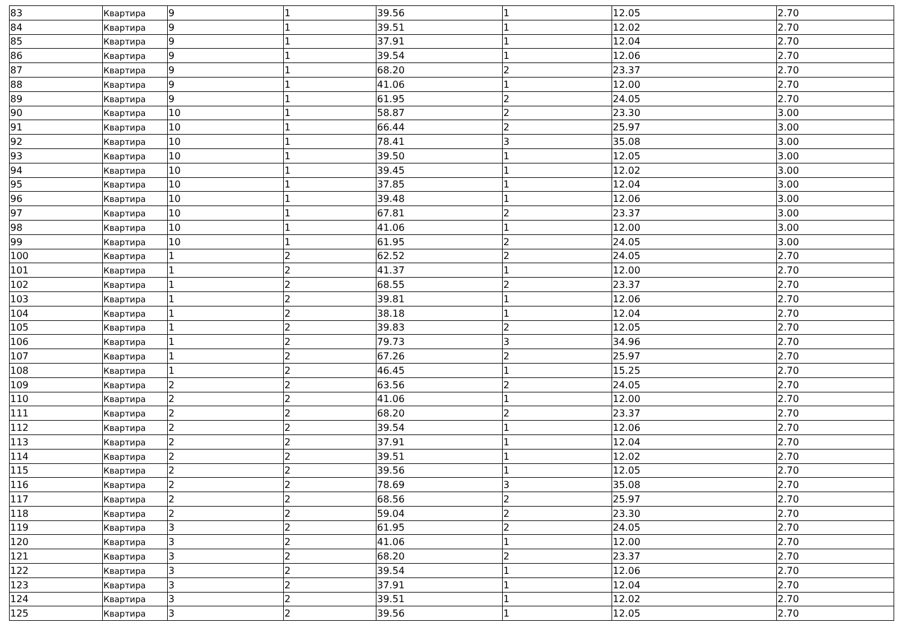| 83 | Квартира | 9 | 1 | 39.56 | 1 | 12.05 | 2.70 |
| 84 | Квартира | 9 | 1 | 39.51 | 1 | 12.02 | 2.70 |
| 85 | Квартира | 9 | 1 | 37.91 | 1 | 12.04 | 2.70 |
| 86 | Квартира | 9 | 1 | 39.54 | 1 | 12.06 | 2.70 |
| 87 | Квартира | 9 | 1 | 68.20 | 2 | 23.37 | 2.70 |
| 88 | Квартира | 9 | 1 | 41.06 | 1 | 12.00 | 2.70 |
| 89 | Квартира | 9 | 1 | 61.95 | 2 | 24.05 | 2.70 |
| 90 | Квартира | 10 | 1 | 58.87 | 2 | 23.30 | 3.00 |
| 91 | Квартира | 10 | 1 | 66.44 | 2 | 25.97 | 3.00 |
| 92 | Квартира | 10 | 1 | 78.41 | 3 | 35.08 | 3.00 |
| 93 | Квартира | 10 | 1 | 39.50 | 1 | 12.05 | 3.00 |
| 94 | Квартира | 10 | 1 | 39.45 | 1 | 12.02 | 3.00 |
| 95 | Квартира | 10 | 1 | 37.85 | 1 | 12.04 | 3.00 |
| 96 | Квартира | 10 | 1 | 39.48 | 1 | 12.06 | 3.00 |
| 97 | Квартира | 10 | 1 | 67.81 | 2 | 23.37 | 3.00 |
| 98 | Квартира | 10 | 1 | 41.06 | 1 | 12.00 | 3.00 |
| 99 | Квартира | 10 | 1 | 61.95 | 2 | 24.05 | 3.00 |
| 100 | Квартира | 1 | 2 | 62.52 | 2 | 24.05 | 2.70 |
| 101 | Квартира | 1 | 2 | 41.37 | 1 | 12.00 | 2.70 |
| 102 | Квартира | 1 | 2 | 68.55 | 2 | 23.37 | 2.70 |
| 103 | Квартира | 1 | 2 | 39.81 | 1 | 12.06 | 2.70 |
| 104 | Квартира | 1 | 2 | 38.18 | 1 | 12.04 | 2.70 |
| 105 | Квартира | 1 | 2 | 39.83 | 2 | 12.05 | 2.70 |
| 106 | Квартира | 1 | 2 | 79.73 | 3 | 34.96 | 2.70 |
| 107 | Квартира | 1 | 2 | 67.26 | 2 | 25.97 | 2.70 |
| 108 | Квартира | 1 | 2 | 46.45 | 1 | 15.25 | 2.70 |
| 109 | Квартира | 2 | 2 | 63.56 | 2 | 24.05 | 2.70 |
| 110 | Квартира | 2 | 2 | 41.06 | 1 | 12.00 | 2.70 |
| 111 | Квартира | 2 | 2 | 68.20 | 2 | 23.37 | 2.70 |
| 112 | Квартира | 2 | 2 | 39.54 | 1 | 12.06 | 2.70 |
| 113 | Квартира | 2 | 2 | 37.91 | 1 | 12.04 | 2.70 |
| 114 | Квартира | 2 | 2 | 39.51 | 1 | 12.02 | 2.70 |
| 115 | Квартира | 2 | 2 | 39.56 | 1 | 12.05 | 2.70 |
| 116 | Квартира | 2 | 2 | 78.69 | 3 | 35.08 | 2.70 |
| 117 | Квартира | 2 | 2 | 68.56 | 2 | 25.97 | 2.70 |
| 118 | Квартира | 2 | 2 | 59.04 | 2 | 23.30 | 2.70 |
| 119 | Квартира | 3 | 2 | 61.95 | 2 | 24.05 | 2.70 |
| 120 | Квартира | 3 | 2 | 41.06 | 1 | 12.00 | 2.70 |
| 121 | Квартира | 3 | 2 | 68.20 | 2 | 23.37 | 2.70 |
| 122 | Квартира | 3 | 2 | 39.54 | 1 | 12.06 | 2.70 |
| 123 | Квартира | 3 | 2 | 37.91 | 1 | 12.04 | 2.70 |
| 124 | Квартира | 3 | 2 | 39.51 | 1 | 12.02 | 2.70 |
| 125 | Квартира | 3 | 2 | 39.56 | 1 | 12.05 | 2.70 |